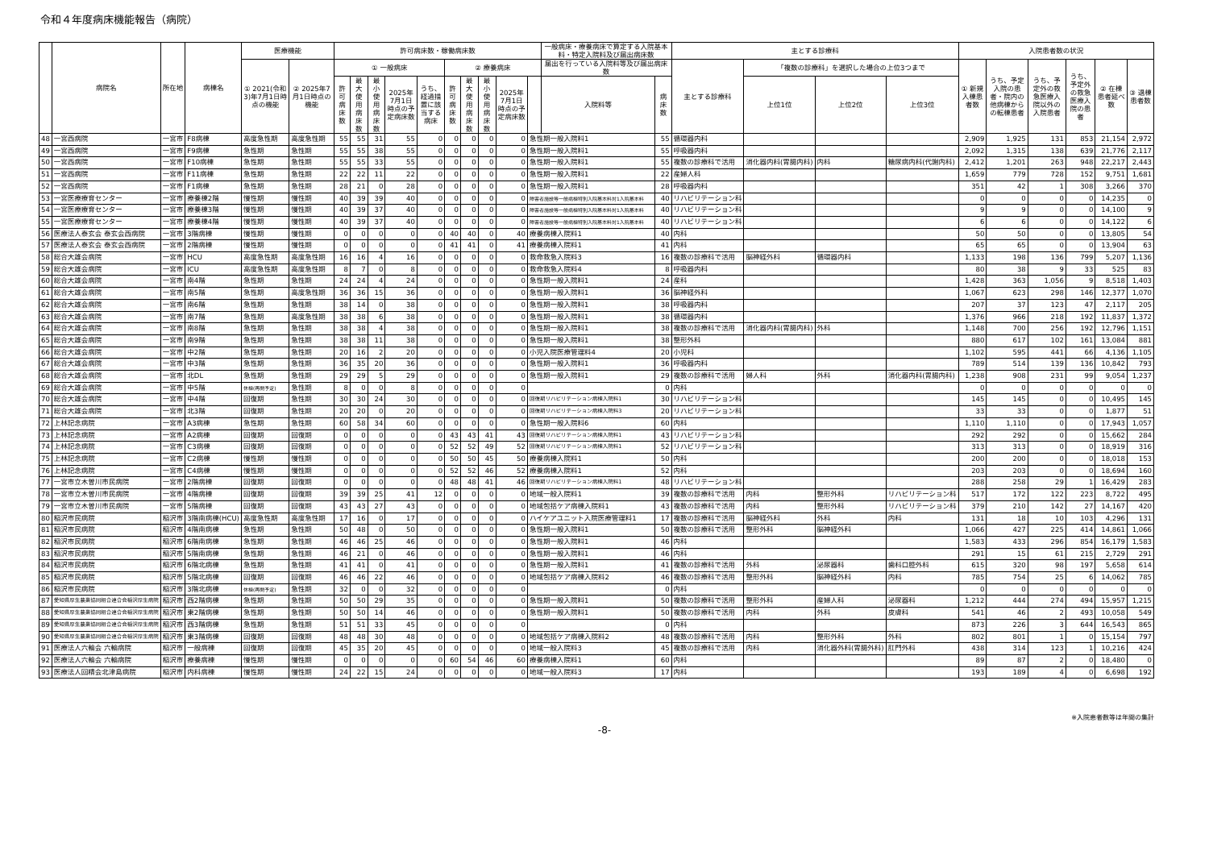令和４年度病床機能報告（病院）
| | 病院名 | 所在地 | 病棟名 | 医療機能 | | 許可病床数・稼働病床数 | | | | | | | | | | 一般病床・療養病床で算定する入院基本料・特定入院料及び届出病床数 | | 主とする診療科 | | | | 入院患者数の状況 | | | | | |
| --- | --- | --- | --- | --- | --- | --- | --- | --- | --- | --- | --- | --- | --- | --- | --- | --- | --- | --- | --- | --- | --- | --- | --- | --- | --- | --- | --- |
| | | | | ① 2021(令和3)年7月1日時点の機能 | ② 2025年7月1日時点の機能 | ① 一般病床 | | | | | ② 療養病床 | | | | | 届出を行っている入院料等及び届出病床数 | | 主とする診療科 | 「複数の診療科」を選択した場合の上位3つまで | | | ① 新規入棟患者数 | うち、予定入院の患者・院内の他病棟からの転棟患者 | うち、予定外の救急医療入院以外の入院患者 | うち、予定外の救急医療入院の患者 | ② 在棟患者延べ数 | ③ 退棟患者数 |
| | | | | | | 許可病床数 | 最大使用病床数 | 最小使用病床数 | 2025年7月1日時点の予定病床数 | うち、経過措置に該当する病床 | 許可病床数 | 最大使用病床数 | 最小使用病床数 | 2025年7月1日時点の予定病床数 | | 入院料等 | 病床数 | | 上位1位 | 上位2位 | 上位3位 | | | | | | |
| 48 | 一宮西病院 | 一宮市 | F8病棟 | 高度急性期 | 高度急性期 | 55 | 55 | 31 | 55 | 0 | 0 | 0 | 0 | 0 | 急性期一般入院料1 | | 55 | 循環器内科 | | | | 2,909 | 1,925 | 131 | 853 | 21,154 | 2,972 |
| 49 | 一宮西病院 | 一宮市 | F9病棟 | 急性期 | 急性期 | 55 | 55 | 38 | 55 | 0 | 0 | 0 | 0 | 0 | 急性期一般入院料1 | | 55 | 呼吸器内科 | | | | 2,092 | 1,315 | 138 | 639 | 21,776 | 2,117 |
| 50 | 一宮西病院 | 一宮市 | F10病棟 | 急性期 | 急性期 | 55 | 55 | 33 | 55 | 0 | 0 | 0 | 0 | 0 | 急性期一般入院料1 | | 55 | 複数の診療科で活用 | 消化器内科(胃腸内科) | 内科 | 糖尿病内科(代謝内科) | 2,412 | 1,201 | 263 | 948 | 22,217 | 2,443 |
| 51 | 一宮西病院 | 一宮市 | F11病棟 | 急性期 | 急性期 | 22 | 22 | 11 | 22 | 0 | 0 | 0 | 0 | 0 | 急性期一般入院料1 | | 22 | 産婦人科 | | | | 1,659 | 779 | 728 | 152 | 9,751 | 1,681 |
| 52 | 一宮西病院 | 一宮市 | F1病棟 | 急性期 | 急性期 | 28 | 21 | 0 | 28 | 0 | 0 | 0 | 0 | 0 | 急性期一般入院料1 | | 28 | 呼吸器内科 | | | | 351 | 42 | 1 | 308 | 3,266 | 370 |
| 53 | 一宮医療療育センター | 一宮市 | 療養棟2階 | 慢性期 | 慢性期 | 40 | 39 | 39 | 40 | 0 | 0 | 0 | 0 | 0 | 障害者施設等一般病棟特別入院基本料対1入院基本料 | | 40 | リハビリテーション科 | | | | 0 | 0 | 0 | 0 | 14,235 | 0 |
| 54 | 一宮医療療育センター | 一宮市 | 療養棟3階 | 慢性期 | 慢性期 | 40 | 39 | 37 | 40 | 0 | 0 | 0 | 0 | 0 | 障害者施設等一般病棟特別入院基本料対1入院基本料 | | 40 | リハビリテーション科 | | | | 9 | 9 | 0 | 0 | 14,100 | 9 |
| 55 | 一宮医療療育センター | 一宮市 | 療養棟4階 | 慢性期 | 慢性期 | 40 | 39 | 37 | 40 | 0 | 0 | 0 | 0 | 0 | 障害者施設等一般病棟特別入院基本料対1入院基本料 | | 40 | リハビリテーション科 | | | | 6 | 6 | 0 | 0 | 14,122 | 6 |
| 56 | 医療法人泰玄会 泰玄会西病院 | 一宮市 | 3階病棟 | 慢性期 | 慢性期 | 0 | 0 | 0 | 0 | 0 | 40 | 40 | 0 | 40 | 療養病棟入院料1 | | 40 | 内科 | | | | 50 | 50 | 0 | 0 | 13,805 | 54 |
| 57 | 医療法人泰玄会 泰玄会西病院 | 一宮市 | 2階病棟 | 慢性期 | 慢性期 | 0 | 0 | 0 | 0 | 0 | 41 | 41 | 0 | 41 | 療養病棟入院料1 | | 41 | 内科 | | | | 65 | 65 | 0 | 0 | 13,904 | 63 |
| 58 | 総合大雄会病院 | 一宮市 | HCU | 高度急性期 | 高度急性期 | 16 | 16 | 4 | 16 | 0 | 0 | 0 | 0 | 0 | 救命救急入院料3 | | 16 | 複数の診療科で活用 | 脳神経外科 | 循環器内科 | | 1,133 | 198 | 136 | 799 | 5,207 | 1,136 |
| 59 | 総合大雄会病院 | 一宮市 | ICU | 高度急性期 | 高度急性期 | 8 | 7 | 0 | 8 | 0 | 0 | 0 | 0 | 0 | 救命救急入院料4 | | 8 | 呼吸器内科 | | | | 80 | 38 | 9 | 33 | 525 | 83 |
| 60 | 総合大雄会病院 | 一宮市 | 南4階 | 急性期 | 急性期 | 24 | 24 | 4 | 24 | 0 | 0 | 0 | 0 | 0 | 急性期一般入院料1 | | 24 | 産科 | | | | 1,428 | 363 | 1,056 | 9 | 8,518 | 1,403 |
| 61 | 総合大雄会病院 | 一宮市 | 南5階 | 急性期 | 高度急性期 | 36 | 36 | 15 | 36 | 0 | 0 | 0 | 0 | 0 | 急性期一般入院料1 | | 36 | 脳神経外科 | | | | 1,067 | 623 | 298 | 146 | 12,377 | 1,070 |
| 62 | 総合大雄会病院 | 一宮市 | 南6階 | 急性期 | 急性期 | 38 | 14 | 0 | 38 | 0 | 0 | 0 | 0 | 0 | 急性期一般入院料1 | | 38 | 呼吸器内科 | | | | 207 | 37 | 123 | 47 | 2,117 | 205 |
| 63 | 総合大雄会病院 | 一宮市 | 南7階 | 急性期 | 高度急性期 | 38 | 38 | 6 | 38 | 0 | 0 | 0 | 0 | 0 | 急性期一般入院料1 | | 38 | 循環器内科 | | | | 1,376 | 966 | 218 | 192 | 11,837 | 1,372 |
| 64 | 総合大雄会病院 | 一宮市 | 南8階 | 急性期 | 急性期 | 38 | 38 | 4 | 38 | 0 | 0 | 0 | 0 | 0 | 急性期一般入院料1 | | 38 | 複数の診療科で活用 | 消化器内科(胃腸内科) | 外科 | | 1,148 | 700 | 256 | 192 | 12,796 | 1,151 |
| 65 | 総合大雄会病院 | 一宮市 | 南9階 | 急性期 | 急性期 | 38 | 38 | 11 | 38 | 0 | 0 | 0 | 0 | 0 | 急性期一般入院料1 | | 38 | 整形外科 | | | | 880 | 617 | 102 | 161 | 13,084 | 881 |
| 66 | 総合大雄会病院 | 一宮市 | 中2階 | 急性期 | 急性期 | 20 | 16 | 2 | 20 | 0 | 0 | 0 | 0 | 0 | 小児入院医療管理料4 | | 20 | 小児科 | | | | 1,102 | 595 | 441 | 66 | 4,136 | 1,105 |
| 67 | 総合大雄会病院 | 一宮市 | 中3階 | 急性期 | 急性期 | 36 | 35 | 20 | 36 | 0 | 0 | 0 | 0 | 0 | 急性期一般入院料1 | | 36 | 呼吸器内科 | | | | 789 | 514 | 139 | 136 | 10,842 | 793 |
| 68 | 総合大雄会病院 | 一宮市 | 北DL | 急性期 | 急性期 | 29 | 29 | 5 | 29 | 0 | 0 | 0 | 0 | 0 | 急性期一般入院料1 | | 29 | 複数の診療科で活用 | 婦人科 | 外科 | 消化器内科(胃腸内科) | 1,238 | 908 | 231 | 99 | 9,054 | 1,237 |
| 69 | 総合大雄会病院 | 一宮市 | 中5階 | 休棟(再開予定) | 急性期 | 8 | 0 | 0 | 8 | 0 | 0 | 0 | 0 | 0 | | | 0 | 内科 | | | | 0 | 0 | 0 | 0 | 0 | 0 |
| 70 | 総合大雄会病院 | 一宮市 | 中4階 | 回復期 | 急性期 | 30 | 30 | 24 | 30 | 0 | 0 | 0 | 0 | 0 | 回復期リハビリテーション病棟入院料1 | | 30 | リハビリテーション科 | | | | 145 | 145 | 0 | 0 | 10,495 | 145 |
| 71 | 総合大雄会病院 | 一宮市 | 北3階 | 回復期 | 急性期 | 20 | 20 | 0 | 20 | 0 | 0 | 0 | 0 | 0 | 回復期リハビリテーション病棟入院料3 | | 20 | リハビリテーション科 | | | | 33 | 33 | 0 | 0 | 1,877 | 51 |
| 72 | 上林記念病院 | 一宮市 | A3病棟 | 急性期 | 急性期 | 60 | 58 | 34 | 60 | 0 | 0 | 0 | 0 | 0 | 急性期一般入院料6 | | 60 | 内科 | | | | 1,110 | 1,110 | 0 | 0 | 17,943 | 1,057 |
| 73 | 上林記念病院 | 一宮市 | A2病棟 | 回復期 | 回復期 | 0 | 0 | 0 | 0 | 0 | 43 | 43 | 41 | 43 | 回復期リハビリテーション病棟入院料1 | | 43 | リハビリテーション科 | | | | 292 | 292 | 0 | 0 | 15,662 | 284 |
| 74 | 上林記念病院 | 一宮市 | C3病棟 | 回復期 | 回復期 | 0 | 0 | 0 | 0 | 0 | 52 | 52 | 49 | 52 | 回復期リハビリテーション病棟入院料1 | | 52 | リハビリテーション科 | | | | 313 | 313 | 0 | 0 | 18,919 | 316 |
| 75 | 上林記念病院 | 一宮市 | C2病棟 | 慢性期 | 慢性期 | 0 | 0 | 0 | 0 | 0 | 50 | 50 | 45 | 50 | 療養病棟入院料1 | | 50 | 内科 | | | | 200 | 200 | 0 | 0 | 18,018 | 153 |
| 76 | 上林記念病院 | 一宮市 | C4病棟 | 慢性期 | 慢性期 | 0 | 0 | 0 | 0 | 0 | 52 | 52 | 46 | 52 | 療養病棟入院料1 | | 52 | 内科 | | | | 203 | 203 | 0 | 0 | 18,694 | 160 |
| 77 | 一宮市立木曽川市民病院 | 一宮市 | 2階病棟 | 回復期 | 回復期 | 0 | 0 | 0 | 0 | 0 | 48 | 48 | 41 | 46 | 回復期リハビリテーション病棟入院料1 | | 48 | リハビリテーション科 | | | | 288 | 258 | 29 | 1 | 16,429 | 283 |
| 78 | 一宮市立木曽川市民病院 | 一宮市 | 4階病棟 | 回復期 | 回復期 | 39 | 39 | 25 | 41 | 12 | 0 | 0 | 0 | 0 | 地域一般入院料1 | | 39 | 複数の診療科で活用 | 内科 | 整形外科 | リハビリテーション科 | 517 | 172 | 122 | 223 | 8,722 | 495 |
| 79 | 一宮市立木曽川市民病院 | 一宮市 | 5階病棟 | 回復期 | 回復期 | 43 | 43 | 27 | 43 | 0 | 0 | 0 | 0 | 0 | 地域包括ケア病棟入院料1 | | 43 | 複数の診療科で活用 | 内科 | 整形外科 | リハビリテーション科 | 379 | 210 | 142 | 27 | 14,167 | 420 |
| 80 | 稲沢市民病院 | 稲沢市 | 3階南病棟(HCU) | 高度急性期 | 高度急性期 | 17 | 16 | 0 | 17 | 0 | 0 | 0 | 0 | 0 | ハイケアユニット入院医療管理料1 | | 17 | 複数の診療科で活用 | 脳神経外科 | 外科 | 内科 | 131 | 18 | 10 | 103 | 4,296 | 131 |
| 81 | 稲沢市民病院 | 稲沢市 | 4階南病棟 | 急性期 | 急性期 | 50 | 48 | 0 | 50 | 0 | 0 | 0 | 0 | 0 | 急性期一般入院料1 | | 50 | 複数の診療科で活用 | 整形外科 | 脳神経外科 | | 1,066 | 427 | 225 | 414 | 14,861 | 1,066 |
| 82 | 稲沢市民病院 | 稲沢市 | 6階南病棟 | 急性期 | 急性期 | 46 | 46 | 25 | 46 | 0 | 0 | 0 | 0 | 0 | 急性期一般入院料1 | | 46 | 内科 | | | | 1,583 | 433 | 296 | 854 | 16,179 | 1,583 |
| 83 | 稲沢市民病院 | 稲沢市 | 5階南病棟 | 急性期 | 急性期 | 46 | 21 | 0 | 46 | 0 | 0 | 0 | 0 | 0 | 急性期一般入院料1 | | 46 | 内科 | | | | 291 | 15 | 61 | 215 | 2,729 | 291 |
| 84 | 稲沢市民病院 | 稲沢市 | 6階北病棟 | 急性期 | 急性期 | 41 | 41 | 0 | 41 | 0 | 0 | 0 | 0 | 0 | 急性期一般入院料1 | | 41 | 複数の診療科で活用 | 外科 | 泌尿器科 | 歯科口腔外科 | 615 | 320 | 98 | 197 | 5,658 | 614 |
| 85 | 稲沢市民病院 | 稲沢市 | 5階北病棟 | 回復期 | 回復期 | 46 | 46 | 22 | 46 | 0 | 0 | 0 | 0 | 0 | 地域包括ケア病棟入院料2 | | 46 | 複数の診療科で活用 | 整形外科 | 脳神経外科 | 内科 | 785 | 754 | 25 | 6 | 14,062 | 785 |
| 86 | 稲沢市民病院 | 稲沢市 | 3階北病棟 | 休棟(再開予定) | 急性期 | 32 | 0 | 0 | 32 | 0 | 0 | 0 | 0 | 0 | | | 0 | 内科 | | | | 0 | 0 | 0 | 0 | 0 | 0 |
| 87 | 愛知県厚生農業協同組合連合会稲沢厚生病院 | 稲沢市 | 西2階病棟 | 急性期 | 急性期 | 50 | 50 | 29 | 35 | 0 | 0 | 0 | 0 | 0 | 急性期一般入院料1 | | 50 | 複数の診療科で活用 | 整形外科 | 産婦人科 | 泌尿器科 | 1,212 | 444 | 274 | 494 | 15,957 | 1,215 |
| 88 | 愛知県厚生農業協同組合連合会稲沢厚生病院 | 稲沢市 | 東2階病棟 | 急性期 | 急性期 | 50 | 50 | 14 | 46 | 0 | 0 | 0 | 0 | 0 | 急性期一般入院料1 | | 50 | 複数の診療科で活用 | 内科 | 外科 | 皮膚科 | 541 | 46 | 2 | 493 | 10,058 | 549 |
| 89 | 愛知県厚生農業協同組合連合会稲沢厚生病院 | 稲沢市 | 西3階病棟 | 急性期 | 急性期 | 51 | 51 | 33 | 45 | 0 | 0 | 0 | 0 | 0 | | | 0 | 内科 | | | | 873 | 226 | 3 | 644 | 16,543 | 865 |
| 90 | 愛知県厚生農業協同組合連合会稲沢厚生病院 | 稲沢市 | 東3階病棟 | 回復期 | 回復期 | 48 | 48 | 30 | 48 | 0 | 0 | 0 | 0 | 0 | 地域包括ケア病棟入院料2 | | 48 | 複数の診療科で活用 | 内科 | 整形外科 | 外科 | 802 | 801 | 1 | 0 | 15,154 | 797 |
| 91 | 医療法人六輪会 六輪病院 | 稲沢市 | 一般病棟 | 回復期 | 回復期 | 45 | 35 | 20 | 45 | 0 | 0 | 0 | 0 | 0 | 地域一般入院料3 | | 45 | 複数の診療科で活用 | 内科 | 消化器外科(胃腸外科) | 肛門外科 | 438 | 314 | 123 | 1 | 10,216 | 424 |
| 92 | 医療法人六輪会 六輪病院 | 稲沢市 | 療養病棟 | 慢性期 | 慢性期 | 0 | 0 | 0 | 0 | 0 | 60 | 54 | 46 | 60 | 療養病棟入院料1 | | 60 | 内科 | | | | 89 | 87 | 2 | 0 | 18,480 | 0 |
| 93 | 医療法人回精会北津島病院 | 稲沢市 | 内科病棟 | 慢性期 | 慢性期 | 24 | 22 | 15 | 24 | 0 | 0 | 0 | 0 | 0 | 地域一般入院料3 | | 17 | 内科 | | | | 193 | 189 | 4 | 0 | 6,698 | 192 |
※入院患者数等は年間の集計
-8-